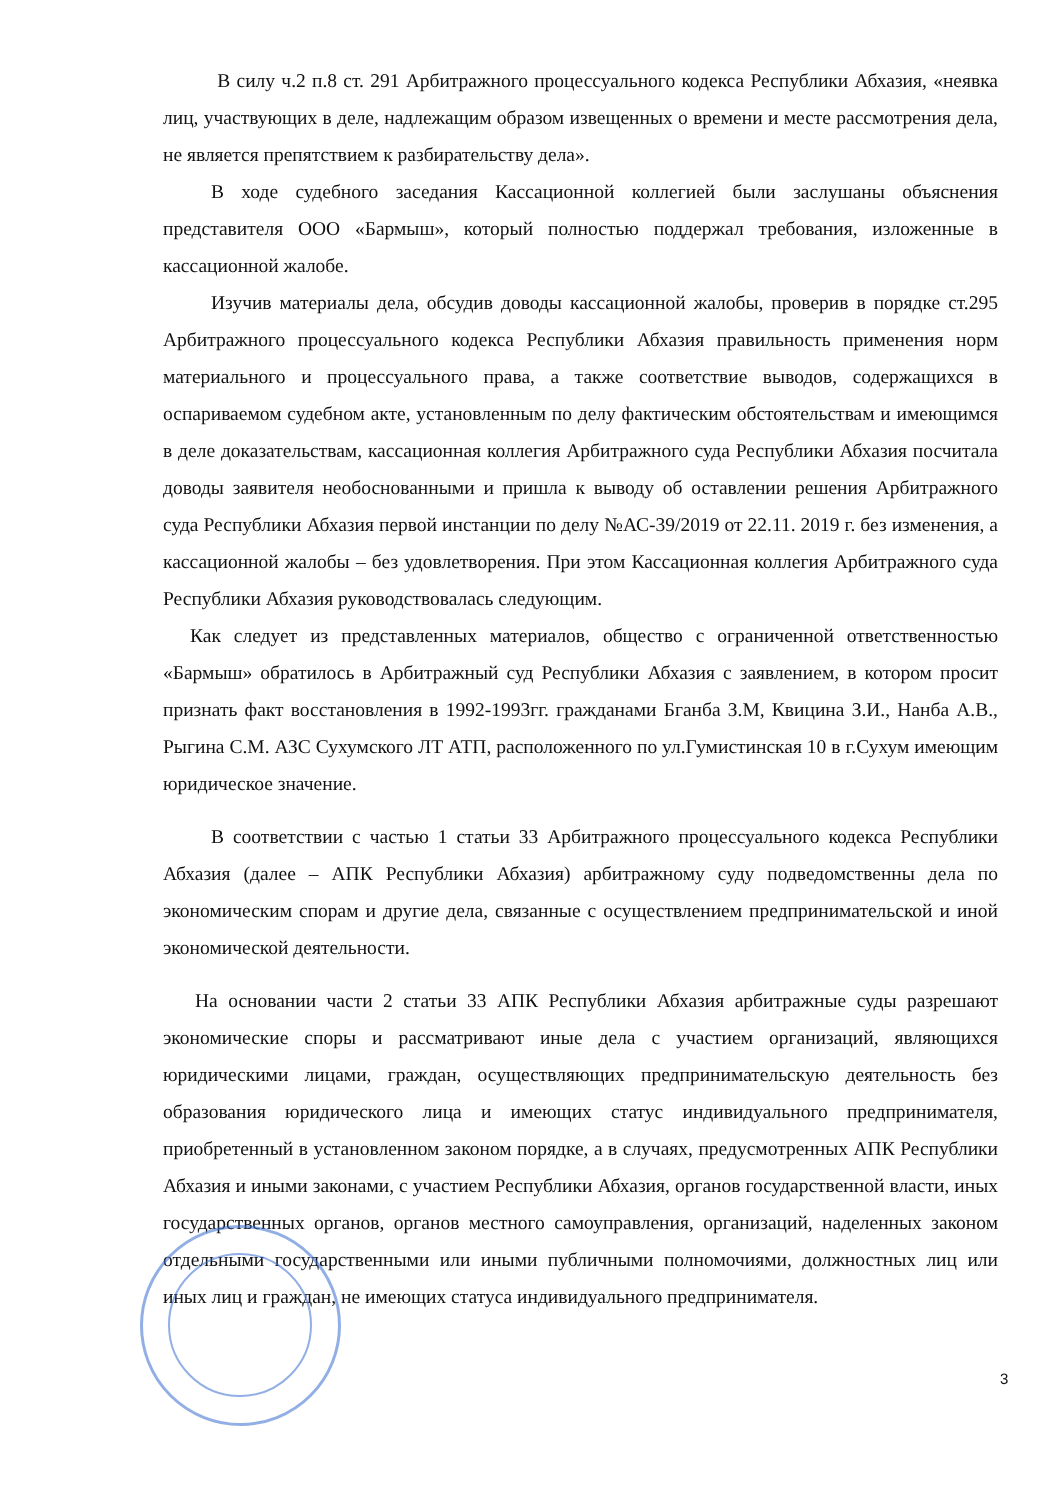В силу ч.2 п.8 ст. 291 Арбитражного процессуального кодекса Республики Абхазия, «неявка лиц, участвующих в деле, надлежащим образом извещенных о времени и месте рассмотрения дела, не является препятствием к разбирательству дела».
В ходе судебного заседания Кассационной коллегией были заслушаны объяснения представителя ООО «Бармыш», который полностью поддержал требования, изложенные в кассационной жалобе.
Изучив материалы дела, обсудив доводы кассационной жалобы, проверив в порядке ст.295 Арбитражного процессуального кодекса Республики Абхазия правильность применения норм материального и процессуального права, а также соответствие выводов, содержащихся в оспариваемом судебном акте, установленным по делу фактическим обстоятельствам и имеющимся в деле доказательствам, кассационная коллегия Арбитражного суда Республики Абхазия посчитала доводы заявителя необоснованными и пришла к выводу об оставлении решения Арбитражного суда Республики Абхазия первой инстанции по делу №АС-39/2019 от 22.11. 2019 г. без изменения, а кассационной жалобы – без удовлетворения. При этом Кассационная коллегия Арбитражного суда Республики Абхазия руководствовалась следующим.
Как следует из представленных материалов, общество с ограниченной ответственностью «Бармыш» обратилось в Арбитражный суд Республики Абхазия с заявлением, в котором просит признать факт восстановления в 1992-1993гг. гражданами Бганба З.М, Квицина З.И., Нанба А.В., Рыгина С.М. АЗС Сухумского ЛТ АТП, расположенного по ул.Гумистинская 10 в г.Сухум имеющим юридическое значение.
В соответствии с частью 1 статьи 33 Арбитражного процессуального кодекса Республики Абхазия (далее – АПК Республики Абхазия) арбитражному суду подведомственны дела по экономическим спорам и другие дела, связанные с осуществлением предпринимательской и иной экономической деятельности.
На основании части 2 статьи 33 АПК Республики Абхазия арбитражные суды разрешают экономические споры и рассматривают иные дела с участием организаций, являющихся юридическими лицами, граждан, осуществляющих предпринимательскую деятельность без образования юридического лица и имеющих статус индивидуального предпринимателя, приобретенный в установленном законом порядке, а в случаях, предусмотренных АПК Республики Абхазия и иными законами, с участием Республики Абхазия, органов государственной власти, иных государственных органов, органов местного самоуправления, организаций, наделенных законом отдельными государственными или иными публичными полномочиями, должностных лиц или иных лиц и граждан, не имеющих статуса индивидуального предпринимателя.
3